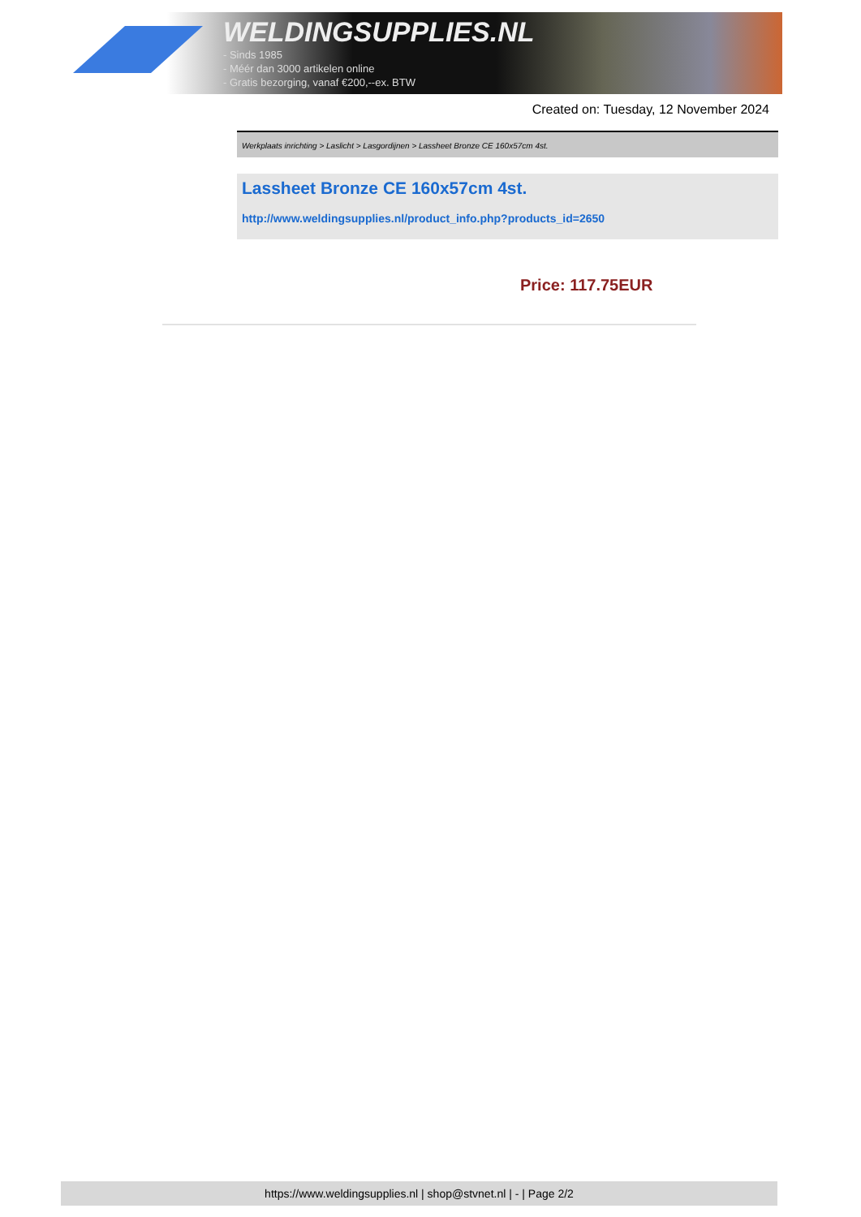WELDINGSUPPLIES.NL
- Sinds 1985
- Méér dan 3000 artikelen online
- Gratis bezorging, vanaf €200,--ex. BTW
Created on: Tuesday, 12 November 2024
Werkplaats inrichting > Laslicht > Lasgordijnen > Lassheet Bronze CE 160x57cm 4st.
Lassheet Bronze CE 160x57cm 4st.
http://www.weldingsupplies.nl/product_info.php?products_id=2650
Price: 117.75EUR
https://www.weldingsupplies.nl | shop@stvnet.nl | - | Page 2/2